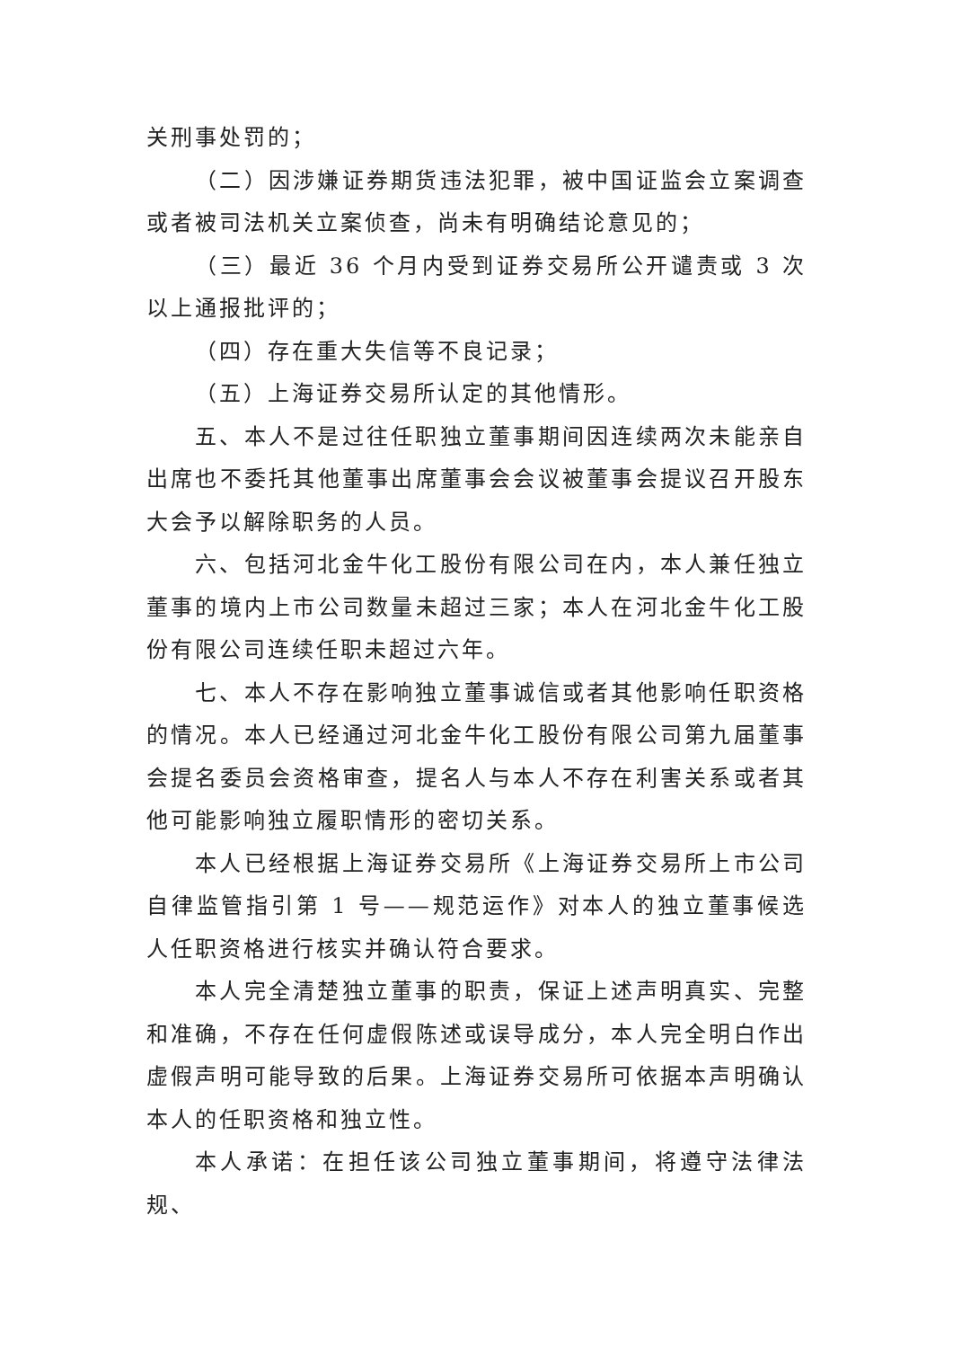关刑事处罚的；
（二）因涉嫌证券期货违法犯罪，被中国证监会立案调查或者被司法机关立案侦查，尚未有明确结论意见的；
（三）最近 36 个月内受到证券交易所公开谴责或 3 次以上通报批评的；
（四）存在重大失信等不良记录；
（五）上海证券交易所认定的其他情形。
五、本人不是过往任职独立董事期间因连续两次未能亲自出席也不委托其他董事出席董事会会议被董事会提议召开股东大会予以解除职务的人员。
六、包括河北金牛化工股份有限公司在内，本人兼任独立董事的境内上市公司数量未超过三家；本人在河北金牛化工股份有限公司连续任职未超过六年。
七、本人不存在影响独立董事诚信或者其他影响任职资格的情况。本人已经通过河北金牛化工股份有限公司第九届董事会提名委员会资格审查，提名人与本人不存在利害关系或者其他可能影响独立履职情形的密切关系。
本人已经根据上海证券交易所《上海证券交易所上市公司自律监管指引第 1 号——规范运作》对本人的独立董事候选人任职资格进行核实并确认符合要求。
本人完全清楚独立董事的职责，保证上述声明真实、完整和准确，不存在任何虚假陈述或误导成分，本人完全明白作出虚假声明可能导致的后果。上海证券交易所可依据本声明确认本人的任职资格和独立性。
本人承诺：在担任该公司独立董事期间，将遵守法律法规、